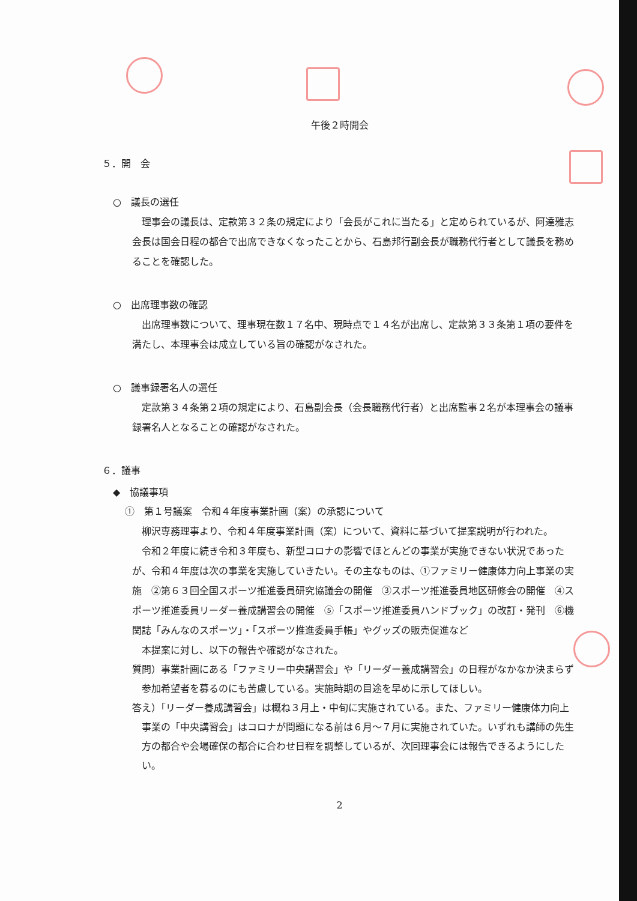午後２時開会
５．開　会
○　議長の選任
理事会の議長は、定款第３２条の規定により「会長がこれに当たる」と定められているが、阿達雅志会長は国会日程の都合で出席できなくなったことから、石島邦行副会長が職務代行者として議長を務めることを確認した。
○　出席理事数の確認
出席理事数について、理事現在数１７名中、現時点で１４名が出席し、定款第３３条第１項の要件を満たし、本理事会は成立している旨の確認がなされた。
○　議事録署名人の選任
定款第３４条第２項の規定により、石島副会長（会長職務代行者）と出席監事２名が本理事会の議事録署名人となることの確認がなされた。
６．議事
◆　協議事項
①　第１号議案　令和４年度事業計画（案）の承認について
柳沢専務理事より、令和４年度事業計画（案）について、資料に基づいて提案説明が行われた。
令和２年度に続き令和３年度も、新型コロナの影響でほとんどの事業が実施できない状況であったが、令和４年度は次の事業を実施していきたい。その主なものは、①ファミリー健康体力向上事業の実施　②第６３回全国スポーツ推進委員研究協議会の開催　③スポーツ推進委員地区研修会の開催　④スポーツ推進委員リーダー養成講習会の開催　⑤「スポーツ推進委員ハンドブック」の改訂・発刊　⑥機関誌「みんなのスポーツ」・「スポーツ推進委員手帳」やグッズの販売促進など
本提案に対し、以下の報告や確認がなされた。
質問）事業計画にある「ファミリー中央講習会」や「リーダー養成講習会」の日程がなかなか決まらず参加希望者を募るのにも苦慮している。実施時期の目途を早めに示してほしい。
答え）「リーダー養成講習会」は概ね３月上・中旬に実施されている。また、ファミリー健康体力向上事業の「中央講習会」はコロナが問題になる前は６月～７月に実施されていた。いずれも講師の先生方の都合や会場確保の都合に合わせ日程を調整しているが、次回理事会には報告できるようにしたい。
2